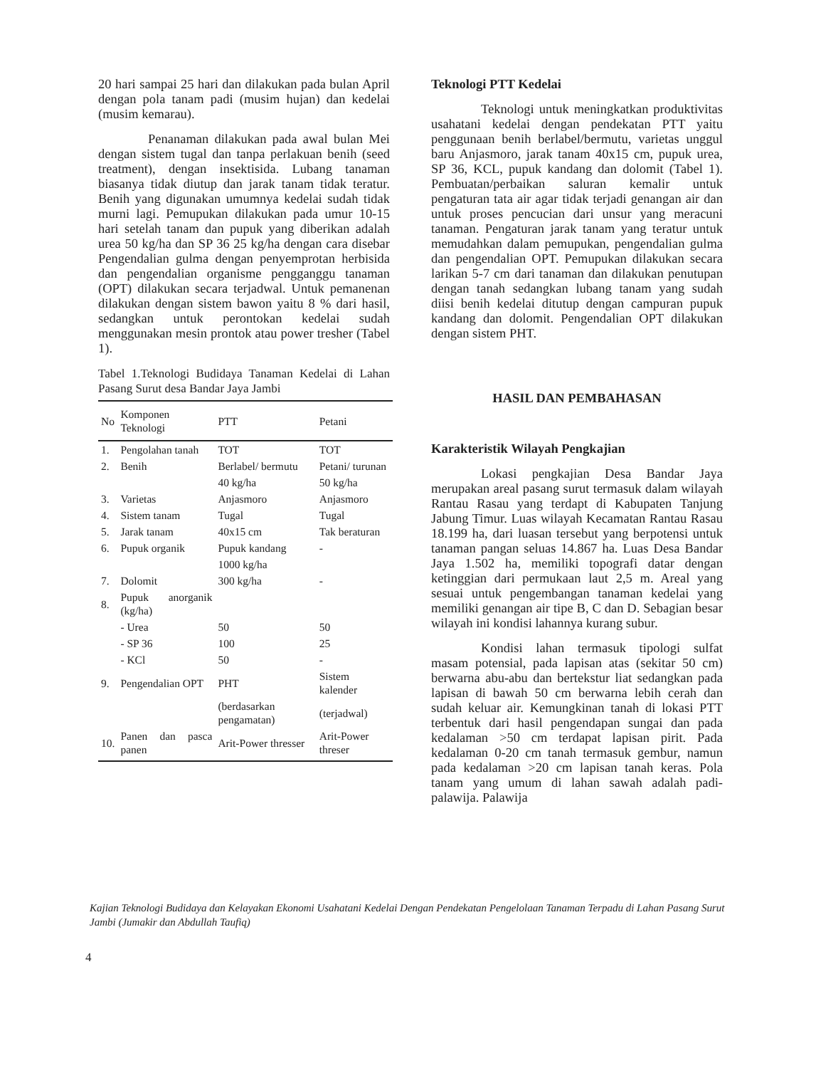20 hari sampai 25 hari dan dilakukan pada bulan April dengan pola tanam padi (musim hujan) dan kedelai (musim kemarau).
Penanaman dilakukan pada awal bulan Mei dengan sistem tugal dan tanpa perlakuan benih (seed treatment), dengan insektisida. Lubang tanaman biasanya tidak diutup dan jarak tanam tidak teratur. Benih yang digunakan umumnya kedelai sudah tidak murni lagi. Pemupukan dilakukan pada umur 10-15 hari setelah tanam dan pupuk yang diberikan adalah urea 50 kg/ha dan SP 36 25 kg/ha dengan cara disebar Pengendalian gulma dengan penyemprotan herbisida dan pengendalian organisme pengganggu tanaman (OPT) dilakukan secara terjadwal. Untuk pemanenan dilakukan dengan sistem bawon yaitu 8 % dari hasil, sedangkan untuk perontokan kedelai sudah menggunakan mesin prontok atau power tresher (Tabel 1).
Tabel 1.Teknologi Budidaya Tanaman Kedelai di Lahan Pasang Surut desa Bandar Jaya Jambi
| No | Komponen Teknologi | PTT | Petani |
| --- | --- | --- | --- |
| 1. | Pengolahan tanah | TOT | TOT |
| 2. | Benih | Berlabel/ bermutu | Petani/ turunan |
| | | 40 kg/ha | 50 kg/ha |
| 3. | Varietas | Anjasmoro | Anjasmoro |
| 4. | Sistem tanam | Tugal | Tugal |
| 5. | Jarak tanam | 40x15 cm | Tak beraturan |
| 6. | Pupuk organik | Pupuk kandang | - |
| | | 1000 kg/ha | |
| 7. | Dolomit | 300 kg/ha | - |
| 8. | Pupuk anorganik (kg/ha) | | |
| | - Urea | 50 | 50 |
| | - SP 36 | 100 | 25 |
| | - KCl | 50 | - |
| 9. | Pengendalian OPT | PHT | Sistem kalender |
| | | (berdasarkan pengamatan) | (terjadwal) |
| 10. | Panen dan pasca panen | Arit-Power thresser | Arit-Power threser |
Teknologi PTT Kedelai
Teknologi untuk meningkatkan produktivitas usahatani kedelai dengan pendekatan PTT yaitu penggunaan benih berlabel/bermutu, varietas unggul baru Anjasmoro, jarak tanam 40x15 cm, pupuk urea, SP 36, KCL, pupuk kandang dan dolomit (Tabel 1). Pembuatan/perbaikan saluran kemalir untuk pengaturan tata air agar tidak terjadi genangan air dan untuk proses pencucian dari unsur yang meracuni tanaman. Pengaturan jarak tanam yang teratur untuk memudahkan dalam pemupukan, pengendalian gulma dan pengendalian OPT. Pemupukan dilakukan secara larikan 5-7 cm dari tanaman dan dilakukan penutupan dengan tanah sedangkan lubang tanam yang sudah diisi benih kedelai ditutup dengan campuran pupuk kandang dan dolomit. Pengendalian OPT dilakukan dengan sistem PHT.
HASIL DAN PEMBAHASAN
Karakteristik Wilayah Pengkajian
Lokasi pengkajian Desa Bandar Jaya merupakan areal pasang surut termasuk dalam wilayah Rantau Rasau yang terdapt di Kabupaten Tanjung Jabung Timur. Luas wilayah Kecamatan Rantau Rasau 18.199 ha, dari luasan tersebut yang berpotensi untuk tanaman pangan seluas 14.867 ha. Luas Desa Bandar Jaya 1.502 ha, memiliki topografi datar dengan ketinggian dari permukaan laut 2,5 m. Areal yang sesuai untuk pengembangan tanaman kedelai yang memiliki genangan air tipe B, C dan D. Sebagian besar wilayah ini kondisi lahannya kurang subur.
Kondisi lahan termasuk tipologi sulfat masam potensial, pada lapisan atas (sekitar 50 cm) berwarna abu-abu dan bertekstur liat sedangkan pada lapisan di bawah 50 cm berwarna lebih cerah dan sudah keluar air. Kemungkinan tanah di lokasi PTT terbentuk dari hasil pengendapan sungai dan pada kedalaman >50 cm terdapat lapisan pirit. Pada kedalaman 0-20 cm tanah termasuk gembur, namun pada kedalaman >20 cm lapisan tanah keras. Pola tanam yang umum di lahan sawah adalah padi-palawija. Palawija
Kajian Teknologi Budidaya dan Kelayakan Ekonomi Usahatani Kedelai Dengan Pendekatan Pengelolaan Tanaman Terpadu di Lahan Pasang Surut Jambi (Jumakir dan Abdullah Taufiq)
4